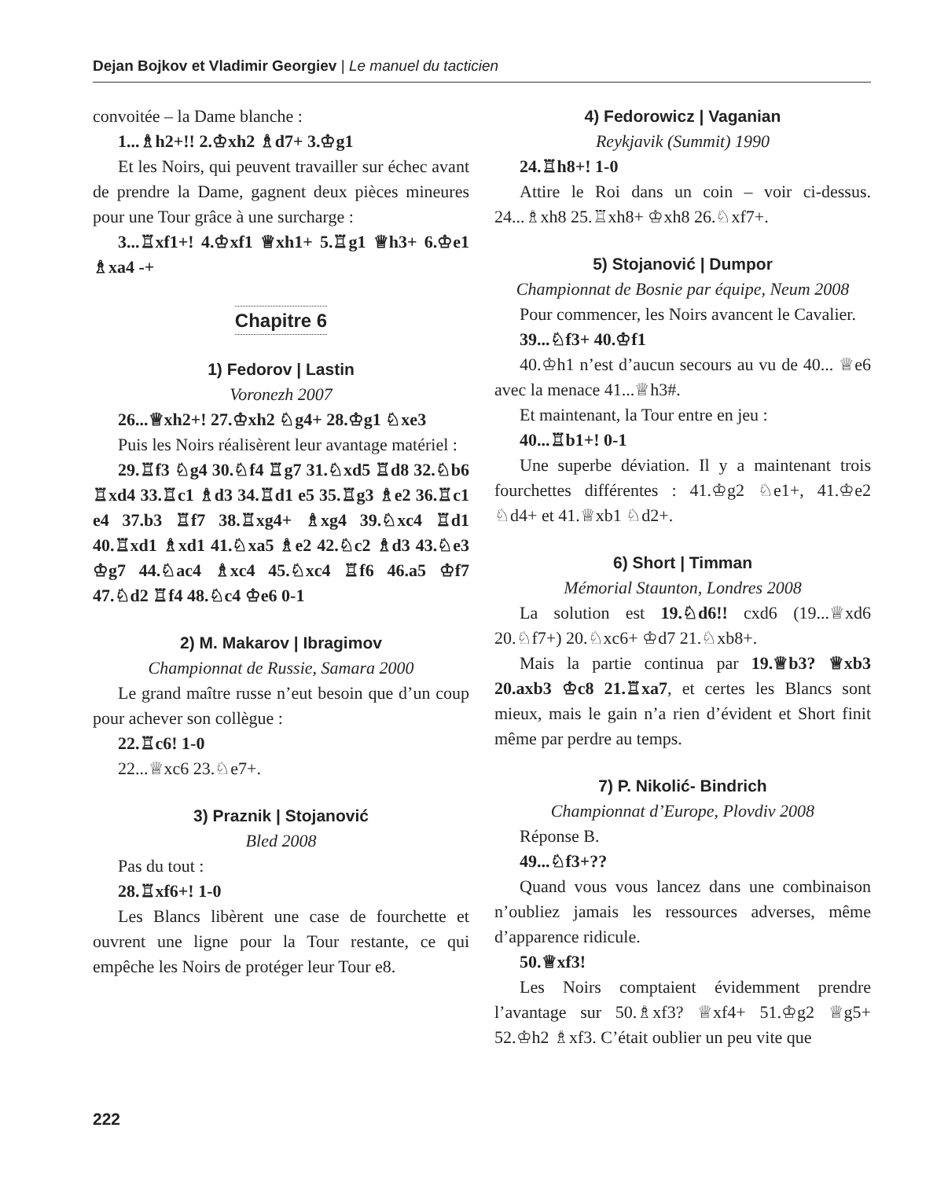Dejan Bojkov et Vladimir Georgiev | Le manuel du tacticien
convoitée – la Dame blanche :
1...♗h2+!! 2.♔xh2 ♗d7+ 3.♔g1
Et les Noirs, qui peuvent travailler sur échec avant de prendre la Dame, gagnent deux pièces mineures pour une Tour grâce à une surcharge :
3...♖xf1+! 4.♔xf1 ♕xh1+ 5.♖g1 ♕h3+ 6.♔e1 ♗xa4 -+
Chapitre 6
1) Fedorov | Lastin
Voronezh 2007
26...♕xh2+! 27.♔xh2 ♘g4+ 28.♔g1 ♘xe3
Puis les Noirs réalisèrent leur avantage matériel :
29.♖f3 ♘g4 30.♘f4 ♖g7 31.♘xd5 ♖d8 32.♘b6 ♖xd4 33.♖c1 ♗d3 34.♖d1 e5 35.♖g3 ♗e2 36.♖c1 e4 37.b3 ♖f7 38.♖xg4+ ♗xg4 39.♘xc4 ♖d1 40.♖xd1 ♗xd1 41.♘xa5 ♗e2 42.♘c2 ♗d3 43.♘e3 ♔g7 44.♘ac4 ♗xc4 45.♘xc4 ♖f6 46.a5 ♔f7 47.♘d2 ♖f4 48.♘c4 ♔e6 0-1
2) M. Makarov | Ibragimov
Championnat de Russie, Samara 2000
Le grand maître russe n’eut besoin que d’un coup pour achever son collègue :
22.♖c6! 1-0
22...♕xc6 23.♘e7+.
3) Praznik | Stojanović
Bled 2008
Pas du tout :
28.♖xf6+! 1-0
Les Blancs libèrent une case de fourchette et ouvrent une ligne pour la Tour restante, ce qui empêche les Noirs de protéger leur Tour e8.
4) Fedorowicz | Vaganian
Reykjavik (Summit) 1990
24.♖h8+! 1-0
Attire le Roi dans un coin – voir ci-dessus. 24...♗xh8 25.♖xh8+ ♔xh8 26.♘xf7+.
5) Stojanović | Dumpor
Championnat de Bosnie par équipe, Neum 2008
Pour commencer, les Noirs avancent le Cavalier.
39...♘f3+ 40.♔f1
40.♔h1 n’est d’aucun secours au vu de 40... ♕e6 avec la menace 41...♕h3#.
Et maintenant, la Tour entre en jeu :
40...♖b1+! 0-1
Une superbe déviation. Il y a maintenant trois fourchettes différentes : 41.♔g2 ♘e1+, 41.♔e2 ♘d4+ et 41.♕xb1 ♘d2+.
6) Short | Timman
Mémorial Staunton, Londres 2008
La solution est 19.♘d6!! cxd6 (19...♕xd6 20.♘f7+) 20.♘xc6+ ♔d7 21.♘xb8+.
Mais la partie continua par 19.♕b3? ♕xb3 20.axb3 ♔c8 21.♖xa7, et certes les Blancs sont mieux, mais le gain n’a rien d’évident et Short finit même par perdre au temps.
7) P. Nikolić- Bindrich
Championnat d’Europe, Plovdiv 2008
Réponse B.
49...♘f3+??
Quand vous vous lancez dans une combinaison n’oubliez jamais les ressources adverses, même d’apparence ridicule.
50.♕xf3!
Les Noirs comptaient évidemment prendre l’avantage sur 50.♗xf3? ♕xf4+ 51.♔g2 ♕g5+ 52.♔h2 ♗xf3. C’était oublier un peu vite que
222